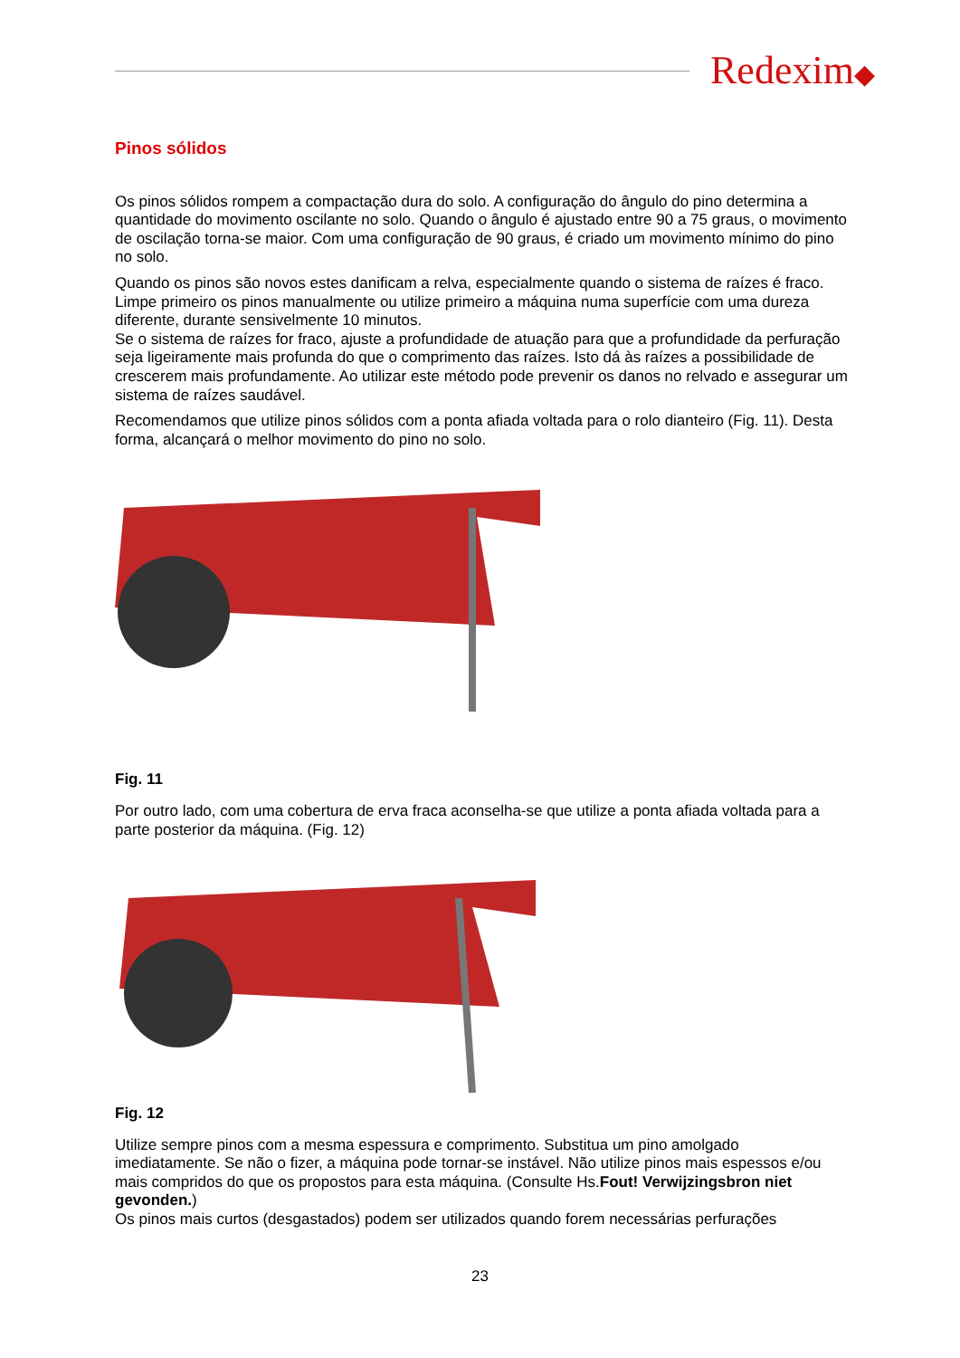Redexim◆
Pinos sólidos
Os pinos sólidos rompem a compactação dura do solo. A configuração do ângulo do pino determina a quantidade do movimento oscilante no solo. Quando o ângulo é ajustado entre 90 a 75 graus, o movimento de oscilação torna-se maior. Com uma configuração de 90 graus, é criado um movimento mínimo do pino no solo.
Quando os pinos são novos estes danificam a relva, especialmente quando o sistema de raízes é fraco. Limpe primeiro os pinos manualmente ou utilize primeiro a máquina numa superfície com uma dureza diferente, durante sensivelmente 10 minutos.
Se o sistema de raízes for fraco, ajuste a profundidade de atuação para que a profundidade da perfuração seja ligeiramente mais profunda do que o comprimento das raízes. Isto dá às raízes a possibilidade de crescerem mais profundamente. Ao utilizar este método pode prevenir os danos no relvado e assegurar um sistema de raízes saudável.
Recomendamos que utilize pinos sólidos com a ponta afiada voltada para o rolo dianteiro (Fig. 11). Desta forma, alcançará o melhor movimento do pino no solo.
Fig. 11
Por outro lado, com uma cobertura de erva fraca aconselha-se que utilize a ponta afiada voltada para a parte posterior da máquina. (Fig. 12)
Fig. 12
Utilize sempre pinos com a mesma espessura e comprimento. Substitua um pino amolgado imediatamente. Se não o fizer, a máquina pode tornar-se instável. Não utilize pinos mais espessos e/ou mais compridos do que os propostos para esta máquina. (Consulte Hs.Fout! Verwijzingsbron niet gevonden.)
Os pinos mais curtos (desgastados) podem ser utilizados quando forem necessárias perfurações
23